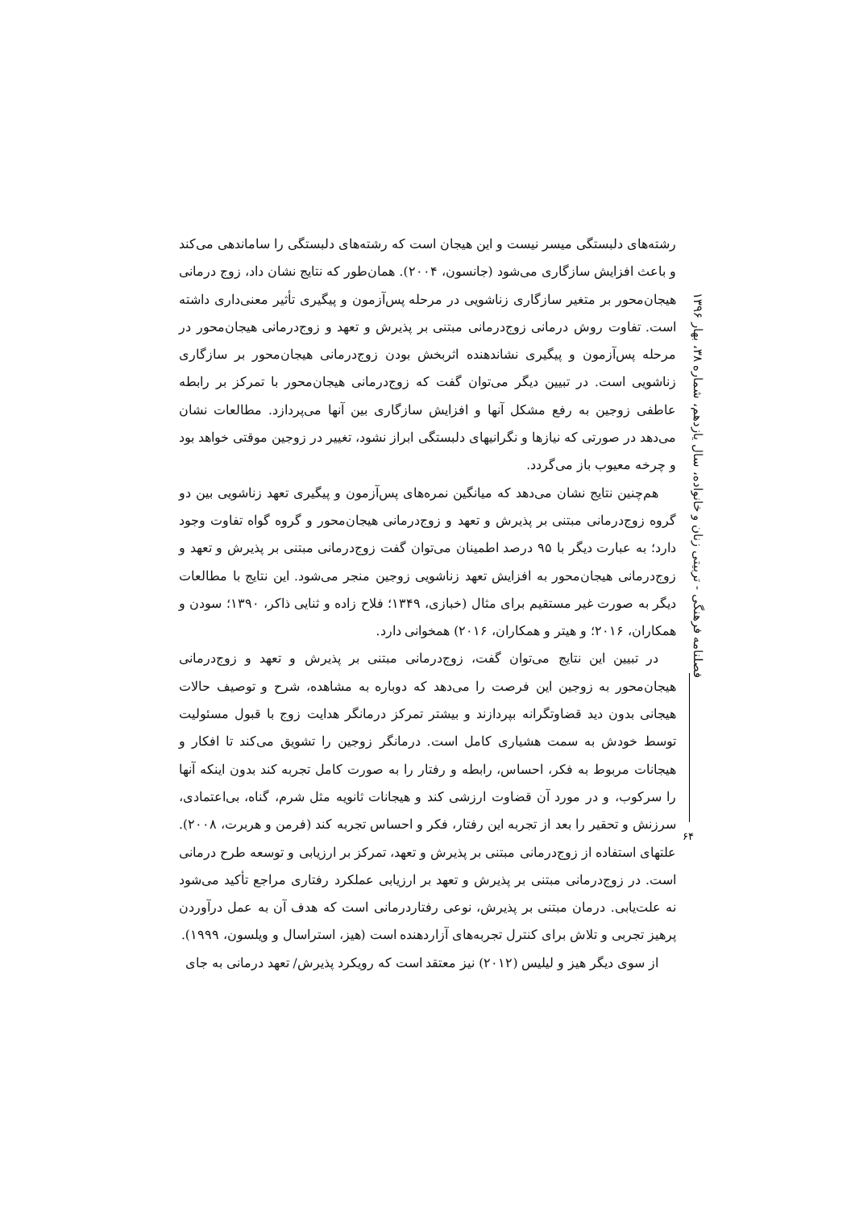فصلنامه فرهنگی - تربیتی زنان و خانواده، سال یازدهم، شماره ۳۸، بهار ۱۳۹۶
رشته‌های دلبستگی میسر نیست و این هیجان است که رشته‌های دلبستگی را ساماندهی می‌کند و باعث افزایش سازگاری می‌شود (جانسون، ۲۰۰۴). همان‌طور که نتایج نشان داد، زوج درمانی هیجان‌محور بر متغیر سازگاری زناشویی در مرحله پس‌آزمون و پیگیری تأثیر معنی‌داری داشته است. تفاوت روش درمانی زوج‌درمانی مبتنی بر پذیرش و تعهد و زوج‌درمانی هیجان‌محور در مرحله پس‌آزمون و پیگیری نشاندهنده اثربخش بودن زوج‌درمانی هیجان‌محور بر سازگاری زناشویی است. در تبیین دیگر می‌توان گفت که زوج‌درمانی هیجان‌محور با تمرکز بر رابطه عاطفی زوجین به رفع مشکل آنها و افزایش سازگاری بین آنها می‌پردازد. مطالعات نشان می‌دهد در صورتی که نیازها و نگرانیهای دلبستگی ابراز نشود، تغییر در زوجین موقتی خواهد بود و چرخه معیوب باز می‌گردد.
هم‌چنین نتایج نشان می‌دهد که میانگین نمره‌های پس‌آزمون و پیگیری تعهد زناشویی بین دو گروه زوج‌درمانی مبتنی بر پذیرش و تعهد و زوج‌درمانی هیجان‌محور و گروه گواه تفاوت وجود دارد؛ به عبارت دیگر با ۹۵ درصد اطمینان می‌توان گفت زوج‌درمانی مبتنی بر پذیرش و تعهد و زوج‌درمانی هیجان‌محور به افزایش تعهد زناشویی زوجین منجر می‌شود. این نتایج با مطالعات دیگر به صورت غیر مستقیم برای مثال (خبازی، ۱۳۴۹؛ فلاح زاده و ثنایی ذاکر، ۱۳۹۰؛ سودن و همکاران، ۲۰۱۶؛ و هیتر و همکاران، ۲۰۱۶) همخوانی دارد.
در تبیین این نتایج می‌توان گفت، زوج‌درمانی مبتنی بر پذیرش و تعهد و زوج‌درمانی هیجان‌محور به زوجین این فرصت را می‌دهد که دوباره به مشاهده، شرح و توصیف حالات هیجانی بدون دید قضاوتگرانه بپردازند و بیشتر تمرکز درمانگر هدایت زوج با قبول مسئولیت توسط خودش به سمت هشیاری کامل است. درمانگر زوجین را تشویق می‌کند تا افکار و هیجانات مربوط به فکر، احساس، رابطه و رفتار را به صورت کامل تجربه کند بدون اینکه آنها را سرکوب، و در مورد آن قضاوت ارزشی کند و هیجانات ثانویه مثل شرم، گناه، بی‌اعتمادی، سرزنش و تحقیر را بعد از تجربه این رفتار، فکر و احساس تجربه کند (فرمن و هربرت، ۲۰۰۸). علتهای استفاده از زوج‌درمانی مبتنی بر پذیرش و تعهد، تمرکز بر ارزیابی و توسعه طرح درمانی است. در زوج‌درمانی مبتنی بر پذیرش و تعهد بر ارزیابی عملکرد رفتاری مراجع تأکید می‌شود نه علت‌یابی. درمان مبتنی بر پذیرش، نوعی رفتاردرمانی است که هدف آن به عمل درآوردن پرهیز تجربی و تلاش برای کنترل تجربه‌های آزاردهنده است (هیز، استراسال و ویلسون، ۱۹۹۹).
از سوی دیگر هیز و لیلیس (۲۰۱۲) نیز معتقد است که رویکرد پذیرش/ تعهد درمانی به جای
۶۴